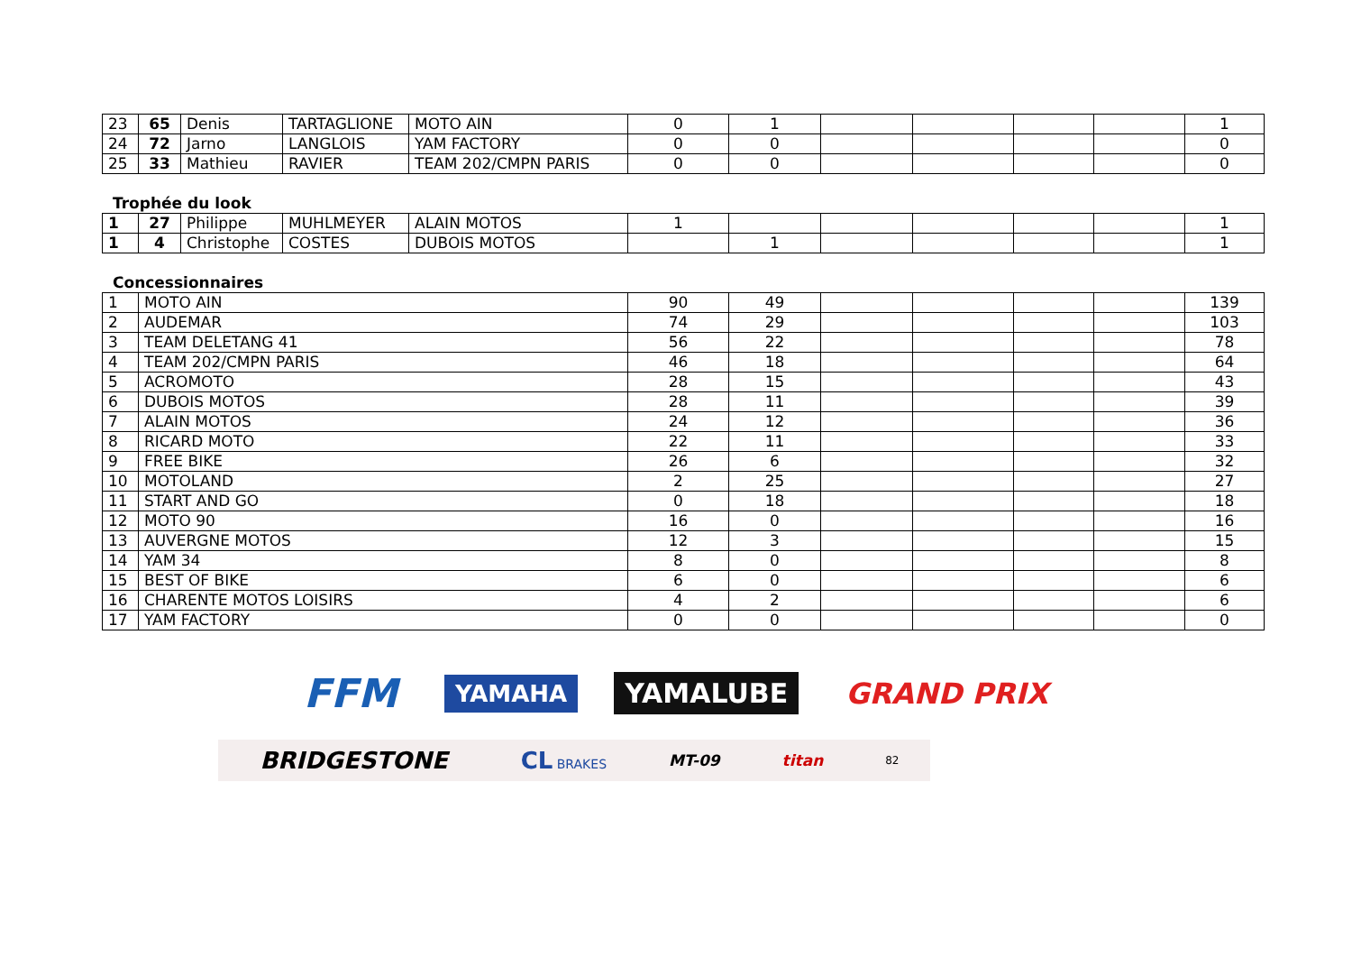| 23 | 65 | Denis | TARTAGLIONE | MOTO AIN | 0 | 1 | | | | | 1 |
| 24 | 72 | Jarno | LANGLOIS | YAM FACTORY | 0 | 0 | | | | | 0 |
| 25 | 33 | Mathieu | RAVIER | TEAM 202/CMPN PARIS | 0 | 0 | | | | | 0 |
Trophée du look
| 1 | 27 | Philippe | MUHLMEYER | ALAIN MOTOS | 1 | | | | | | 1 |
| 1 | 4 | Christophe | COSTES | DUBOIS MOTOS | | 1 | | | | | 1 |
Concessionnaires
| 1 | MOTO AIN | 90 | 49 | | | | | 139 |
| 2 | AUDEMAR | 74 | 29 | | | | | 103 |
| 3 | TEAM DELETANG 41 | 56 | 22 | | | | | 78 |
| 4 | TEAM 202/CMPN PARIS | 46 | 18 | | | | | 64 |
| 5 | ACROMOTO | 28 | 15 | | | | | 43 |
| 6 | DUBOIS MOTOS | 28 | 11 | | | | | 39 |
| 7 | ALAIN MOTOS | 24 | 12 | | | | | 36 |
| 8 | RICARD MOTO | 22 | 11 | | | | | 33 |
| 9 | FREE BIKE | 26 | 6 | | | | | 32 |
| 10 | MOTOLAND | 2 | 25 | | | | | 27 |
| 11 | START AND GO | 0 | 18 | | | | | 18 |
| 12 | MOTO 90 | 16 | 0 | | | | | 16 |
| 13 | AUVERGNE MOTOS | 12 | 3 | | | | | 15 |
| 14 | YAM 34 | 8 | 0 | | | | | 8 |
| 15 | BEST OF BIKE | 6 | 0 | | | | | 6 |
| 16 | CHARENTE MOTOS LOISIRS | 4 | 2 | | | | | 6 |
| 17 | YAM FACTORY | 0 | 0 | | | | | 0 |
FFM
YAMAHA
YAMALUBE GRAND PRIX
BRIDGESTONE
CL BRAKES
MT-09 titan
82